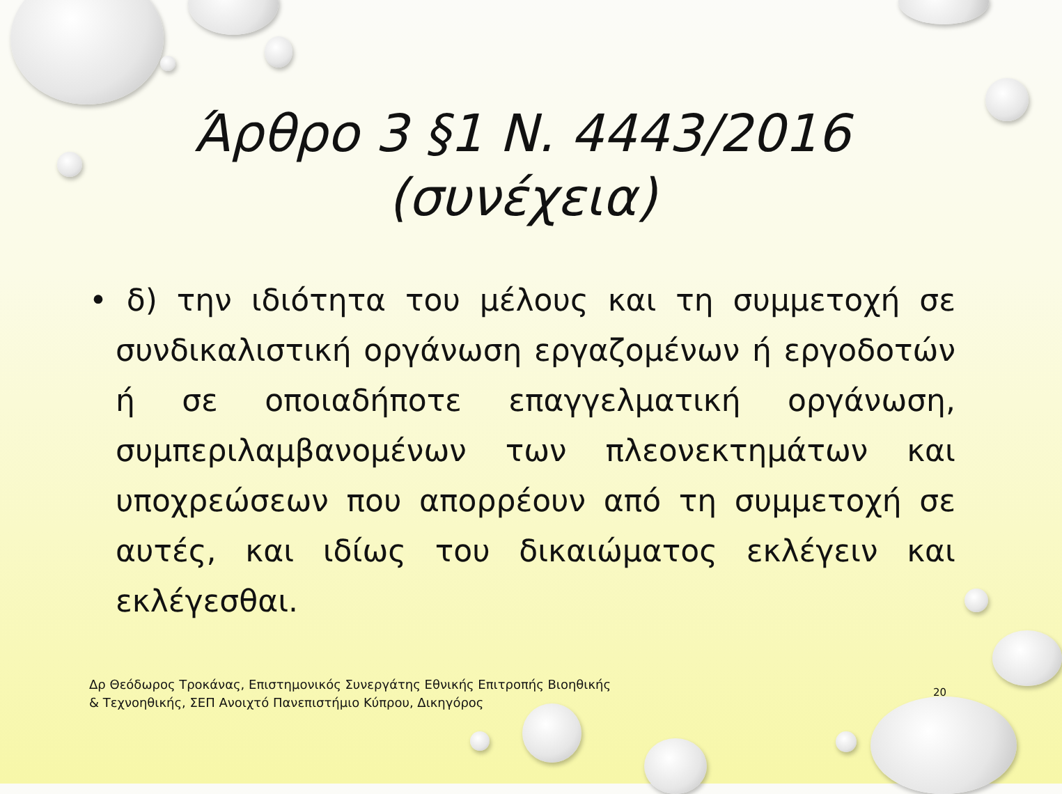Άρθρο 3 §1 Ν. 4443/2016
(συνέχεια)
• δ) την ιδιότητα του μέλους και τη συμμετοχή σε συνδικαλιστική οργάνωση εργαζομένων ή εργοδοτών ή σε οποιαδήποτε επαγγελματική οργάνωση, συμπεριλαμβανομένων των πλεονεκτημάτων και υποχρεώσεων που απορρέουν από τη συμμετοχή σε αυτές, και ιδίως του δικαιώματος εκλέγειν και εκλέγεσθαι.
Δρ Θεόδωρος Τροκάνας, Επιστημονικός Συνεργάτης Εθνικής Επιτροπής Βιοηθικής & Τεχνοηθικής, ΣΕΠ Ανοιχτό Πανεπιστήμιο Κύπρου, Δικηγόρος
20